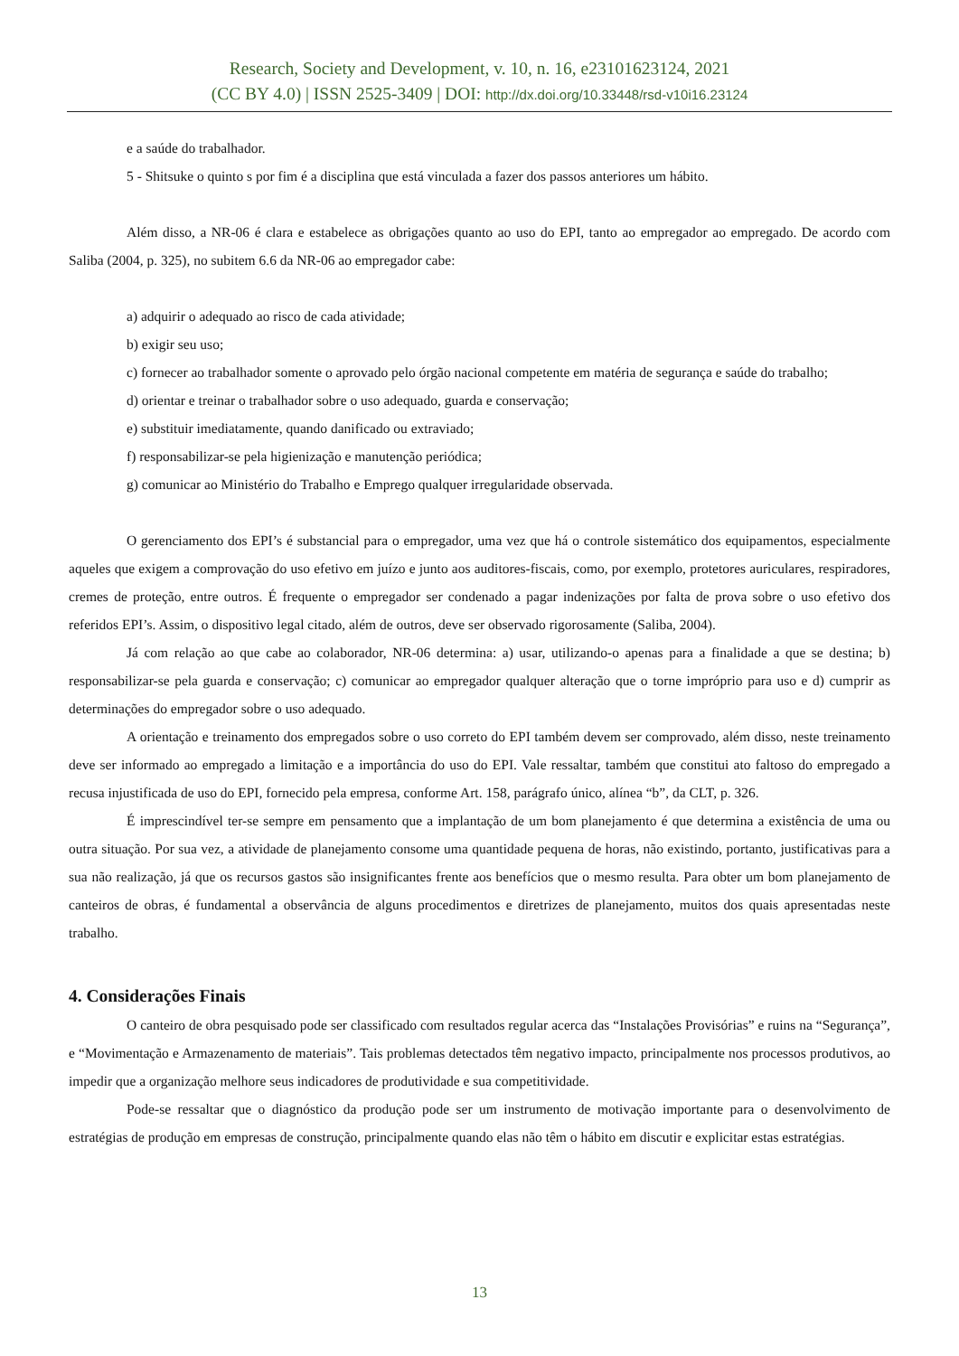Research, Society and Development, v. 10, n. 16, e23101623124, 2021
(CC BY 4.0) | ISSN 2525-3409 | DOI: http://dx.doi.org/10.33448/rsd-v10i16.23124
e a saúde do trabalhador.
5 - Shitsuke o quinto s por fim é a disciplina que está vinculada a fazer dos passos anteriores um hábito.
Além disso, a NR-06 é clara e estabelece as obrigações quanto ao uso do EPI, tanto ao empregador ao empregado. De acordo com Saliba (2004, p. 325), no subitem 6.6 da NR-06 ao empregador cabe:
a) adquirir o adequado ao risco de cada atividade;
b) exigir seu uso;
c) fornecer ao trabalhador somente o aprovado pelo órgão nacional competente em matéria de segurança e saúde do trabalho;
d) orientar e treinar o trabalhador sobre o uso adequado, guarda e conservação;
e) substituir imediatamente, quando danificado ou extraviado;
f) responsabilizar-se pela higienização e manutenção periódica;
g) comunicar ao Ministério do Trabalho e Emprego qualquer irregularidade observada.
O gerenciamento dos EPI’s é substancial para o empregador, uma vez que há o controle sistemático dos equipamentos, especialmente aqueles que exigem a comprovação do uso efetivo em juízo e junto aos auditores-fiscais, como, por exemplo, protetores auriculares, respiradores, cremes de proteção, entre outros. É frequente o empregador ser condenado a pagar indenizações por falta de prova sobre o uso efetivo dos referidos EPI’s. Assim, o dispositivo legal citado, além de outros, deve ser observado rigorosamente (Saliba, 2004).
Já com relação ao que cabe ao colaborador, NR-06 determina: a) usar, utilizando-o apenas para a finalidade a que se destina; b) responsabilizar-se pela guarda e conservação; c) comunicar ao empregador qualquer alteração que o torne impróprio para uso e d) cumprir as determinações do empregador sobre o uso adequado.
A orientação e treinamento dos empregados sobre o uso correto do EPI também devem ser comprovado, além disso, neste treinamento deve ser informado ao empregado a limitação e a importância do uso do EPI. Vale ressaltar, também que constitui ato faltoso do empregado a recusa injustificada de uso do EPI, fornecido pela empresa, conforme Art. 158, parágrafo único, alínea “b”, da CLT, p. 326.
É imprescindível ter-se sempre em pensamento que a implantação de um bom planejamento é que determina a existência de uma ou outra situação. Por sua vez, a atividade de planejamento consome uma quantidade pequena de horas, não existindo, portanto, justificativas para a sua não realização, já que os recursos gastos são insignificantes frente aos benefícios que o mesmo resulta. Para obter um bom planejamento de canteiros de obras, é fundamental a observância de alguns procedimentos e diretrizes de planejamento, muitos dos quais apresentadas neste trabalho.
4. Considerações Finais
O canteiro de obra pesquisado pode ser classificado com resultados regular acerca das “Instalações Provisórias” e ruins na “Segurança”, e “Movimentação e Armazenamento de materiais”. Tais problemas detectados têm negativo impacto, principalmente nos processos produtivos, ao impedir que a organização melhore seus indicadores de produtividade e sua competitividade.
Pode-se ressaltar que o diagnóstico da produção pode ser um instrumento de motivação importante para o desenvolvimento de estratégias de produção em empresas de construção, principalmente quando elas não têm o hábito em discutir e explicitar estas estratégias.
13